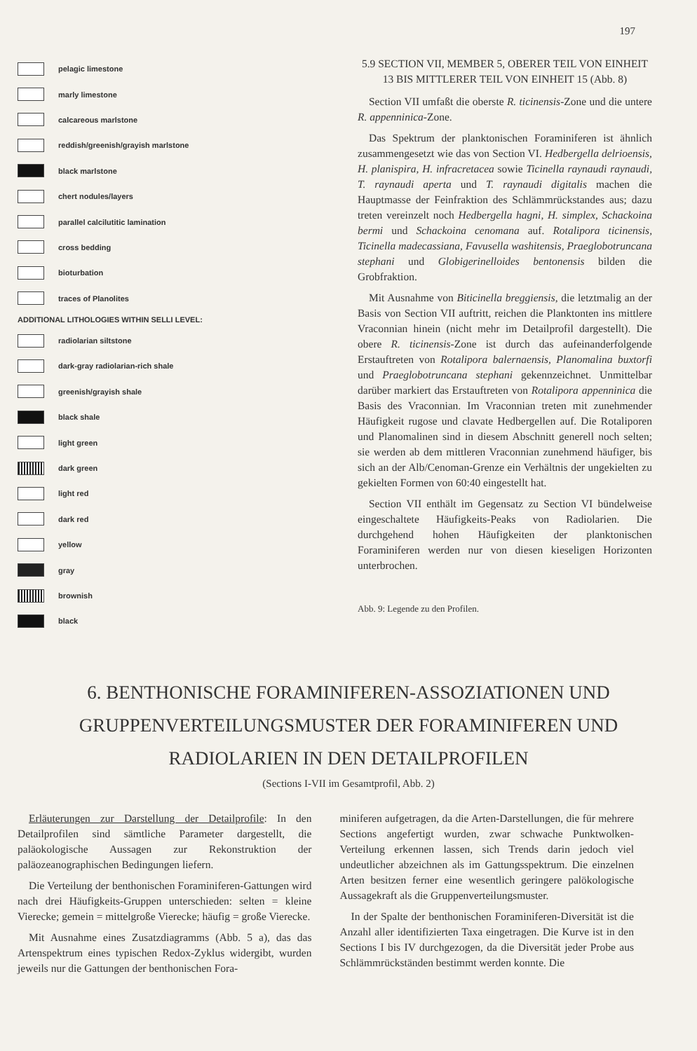197
pelagic limestone
marly limestone
calcareous marlstone
reddish/greenish/grayish marlstone
black marlstone
chert nodules/layers
parallel calcilutitic lamination
cross bedding
bioturbation
traces of Planolites
ADDITIONAL LITHOLOGIES WITHIN SELLI LEVEL:
radiolarian siltstone
dark-gray radiolarian-rich shale
greenish/grayish shale
black shale
light green
dark green
light red
dark red
yellow
gray
brownish
black
5.9 SECTION VII, MEMBER 5, OBERER TEIL VON EINHEIT 13 BIS MITTLERER TEIL VON EINHEIT 15 (Abb. 8)
Section VII umfaßt die oberste R. ticinensis-Zone und die untere R. appenninica-Zone.
Das Spektrum der planktonischen Foraminiferen ist ähnlich zusammengesetzt wie das von Section VI. Hedbergella delrioensis, H. planispira, H. infracretacea sowie Ticinella raynaudi raynaudi, T. raynaudi aperta und T. raynaudi digitalis machen die Hauptmasse der Feinfraktion des Schlämmrückstandes aus; dazu treten vereinzelt noch Hedbergella hagni, H. simplex, Schackoina bermi und Schackoina cenomana auf. Rotalipora ticinensis, Ticinella madecassiana, Favusella washitensis, Praeglobotruncana stephani und Globigerinelloides bentonensis bilden die Grobfraktion.
Mit Ausnahme von Biticinella breggiensis, die letztmalig an der Basis von Section VII auftritt, reichen die Planktonten ins mittlere Vraconnian hinein (nicht mehr im Detailprofil dargestellt). Die obere R. ticinensis-Zone ist durch das aufeinanderfolgende Erstauftreten von Rotalipora balernaensis, Planomalina buxtorfi und Praeglobotruncana stephani gekennzeichnet. Unmittelbar darüber markiert das Erstauftreten von Rotalipora appenninica die Basis des Vraconnian. Im Vraconnian treten mit zunehmender Häufigkeit rugose und clavate Hedbergellen auf. Die Rotaliporen und Planomalinen sind in diesem Abschnitt generell noch selten; sie werden ab dem mittleren Vraconnian zunehmend häufiger, bis sich an der Alb/Cenoman-Grenze ein Verhältnis der ungekielten zu gekielten Formen von 60:40 eingestellt hat.
Section VII enthält im Gegensatz zu Section VI bündelweise eingeschaltete Häufigkeits-Peaks von Radiolarien. Die durchgehend hohen Häufigkeiten der planktonischen Foraminiferen werden nur von diesen kieseligen Horizonten unterbrochen.
Abb. 9: Legende zu den Profilen.
6. BENTHONISCHE FORAMINIFEREN-ASSOZIATIONEN UND GRUPPENVERTEILUNGSMUSTER DER FORAMINIFEREN UND RADIOLARIEN IN DEN DETAILPROFILEN
(Sections I-VII im Gesamtprofil, Abb. 2)
Erläuterungen zur Darstellung der Detailprofile: In den Detailprofilen sind sämtliche Parameter dargestellt, die paläokologische Aussagen zur Rekonstruktion der paläozeanographischen Bedingungen liefern.
Die Verteilung der benthonischen Foraminiferen-Gattungen wird nach drei Häufigkeits-Gruppen unterschieden: selten = kleine Vierecke; gemein = mittelgroße Vierecke; häufig = große Vierecke.
Mit Ausnahme eines Zusatzdiagramms (Abb. 5 a), das das Artenspektrum eines typischen Redox-Zyklus widergibt, wurden jeweils nur die Gattungen der benthonischen Fora-
miniferen aufgetragen, da die Arten-Darstellungen, die für mehrere Sections angefertigt wurden, zwar schwache Punktwolken-Verteilung erkennen lassen, sich Trends darin jedoch viel undeutlicher abzeichnen als im Gattungsspektrum. Die einzelnen Arten besitzen ferner eine wesentlich geringere palökologische Aussagekraft als die Gruppenverteilungsmuster.
In der Spalte der benthonischen Foraminiferen-Diversität ist die Anzahl aller identifizierten Taxa eingetragen. Die Kurve ist in den Sections I bis IV durchgezogen, da die Diversität jeder Probe aus Schlämmrückständen bestimmt werden konnte. Die